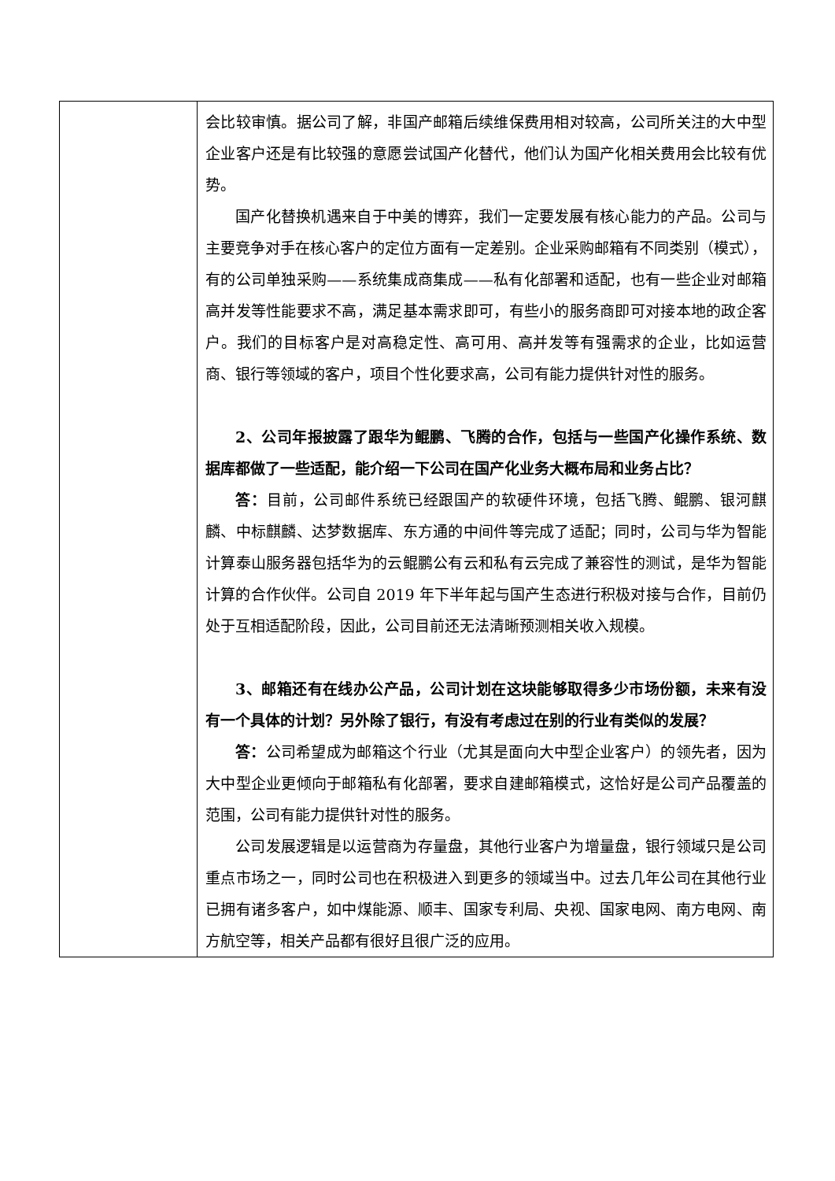| | 会比较审慎。据公司了解，非国产邮箱后续维保费用相对较高，公司所关注的大中型企业客户还是有比较强的意愿尝试国产化替代，他们认为国产化相关费用会比较有优势。 国产化替换机遇来自于中美的博弈，我们一定要发展有核心能力的产品。公司与主要竞争对手在核心客户的定位方面有一定差别。企业采购邮箱有不同类别（模式），有的公司单独采购——系统集成商集成——私有化部署和适配，也有一些企业对邮箱高并发等性能要求不高，满足基本需求即可，有些小的服务商即可对接本地的政企客户。我们的目标客户是对高稳定性、高可用、高并发等有强需求的企业，比如运营商、银行等领域的客户，项目个性化要求高，公司有能力提供针对性的服务。 2、公司年报披露了跟华为鲲鹏、飞腾的合作，包括与一些国产化操作系统、数据库都做了一些适配，能介绍一下公司在国产化业务大概布局和业务占比？ 答： 目前，公司邮件系统已经跟国产的软硬件环境，包括飞腾、鲲鹏、银河麒麟、中标麒麟、达梦数据库、东方通的中间件等完成了适配；同时，公司与华为智能计算泰山服务器包括华为的云鲲鹏公有云和私有云完成了兼容性的测试，是华为智能计算的合作伙伴。公司自 2019 年下半年起与国产生态进行积极对接与合作，目前仍处于互相适配阶段，因此，公司目前还无法清晰预测相关收入规模。 3、邮箱还有在线办公产品，公司计划在这块能够取得多少市场份额，未来有没有一个具体的计划？另外除了银行，有没有考虑过在别的行业有类似的发展？ 答： 公司希望成为邮箱这个行业（尤其是面向大中型企业客户）的领先者，因为大中型企业更倾向于邮箱私有化部署，要求自建邮箱模式，这恰好是公司产品覆盖的范围，公司有能力提供针对性的服务。 公司发展逻辑是以运营商为存量盘，其他行业客户为增量盘，银行领域只是公司重点市场之一，同时公司也在积极进入到更多的领域当中。过去几年公司在其他行业已拥有诸多客户，如中煤能源、顺丰、国家专利局、央视、国家电网、南方电网、南方航空等，相关产品都有很好且很广泛的应用。 |